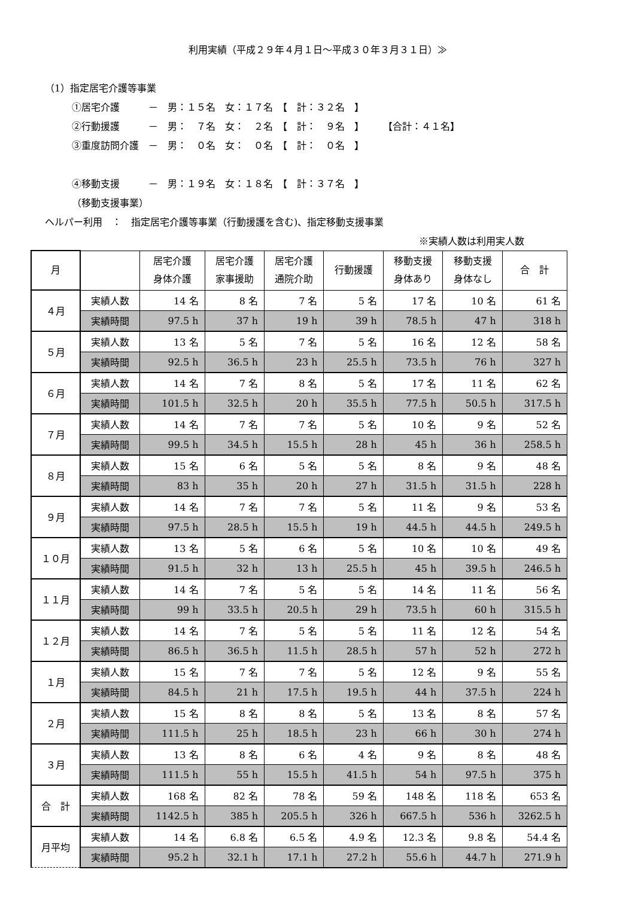利用実績（平成２９年４月１日～平成３０年３月３１日）≫
（1）指定居宅介護等事業
①居宅介護　　　－　男：１５名　女：１７名　【　計：３２名　】
②行動援護　　　－　男：　７名　女：　２名　【　計：　９名　】　　　【合計：４１名】
③重度訪問介護　－　男：　０名　女：　０名　【　計：　０名　】
④移動支援　　　－　男：１９名　女：１８名　【　計：３７名　】
（移動支援事業）
ヘルパー利用　：　指定居宅介護等事業（行動援護を含む)、指定移動支援事業
※実績人数は利用実人数
| 月 | | 居宅介護 身体介護 | 居宅介護 家事援助 | 居宅介護 通院介助 | 行動援護 | 移動支援 身体あり | 移動支援 身体なし | 合 計 |
| --- | --- | --- | --- | --- | --- | --- | --- | --- |
| ４月 | 実績人数 | 14 名 | 8 名 | 7 名 | 5 名 | 17 名 | 10 名 | 61 名 |
| | 実績時間 | 97.5 h | 37 h | 19 h | 39 h | 78.5 h | 47 h | 318 h |
| ５月 | 実績人数 | 13 名 | 5 名 | 7 名 | 5 名 | 16 名 | 12 名 | 58 名 |
| | 実績時間 | 92.5 h | 36.5 h | 23 h | 25.5 h | 73.5 h | 76 h | 327 h |
| ６月 | 実績人数 | 14 名 | 7 名 | 8 名 | 5 名 | 17 名 | 11 名 | 62 名 |
| | 実績時間 | 101.5 h | 32.5 h | 20 h | 35.5 h | 77.5 h | 50.5 h | 317.5 h |
| ７月 | 実績人数 | 14 名 | 7 名 | 7 名 | 5 名 | 10 名 | 9 名 | 52 名 |
| | 実績時間 | 99.5 h | 34.5 h | 15.5 h | 28 h | 45 h | 36 h | 258.5 h |
| ８月 | 実績人数 | 15 名 | 6 名 | 5 名 | 5 名 | 8 名 | 9 名 | 48 名 |
| | 実績時間 | 83 h | 35 h | 20 h | 27 h | 31.5 h | 31.5 h | 228 h |
| ９月 | 実績人数 | 14 名 | 7 名 | 7 名 | 5 名 | 11 名 | 9 名 | 53 名 |
| | 実績時間 | 97.5 h | 28.5 h | 15.5 h | 19 h | 44.5 h | 44.5 h | 249.5 h |
| １０月 | 実績人数 | 13 名 | 5 名 | 6 名 | 5 名 | 10 名 | 10 名 | 49 名 |
| | 実績時間 | 91.5 h | 32 h | 13 h | 25.5 h | 45 h | 39.5 h | 246.5 h |
| １１月 | 実績人数 | 14 名 | 7 名 | 5 名 | 5 名 | 14 名 | 11 名 | 56 名 |
| | 実績時間 | 99 h | 33.5 h | 20.5 h | 29 h | 73.5 h | 60 h | 315.5 h |
| １２月 | 実績人数 | 14 名 | 7 名 | 5 名 | 5 名 | 11 名 | 12 名 | 54 名 |
| | 実績時間 | 86.5 h | 36.5 h | 11.5 h | 28.5 h | 57 h | 52 h | 272 h |
| １月 | 実績人数 | 15 名 | 7 名 | 7 名 | 5 名 | 12 名 | 9 名 | 55 名 |
| | 実績時間 | 84.5 h | 21 h | 17.5 h | 19.5 h | 44 h | 37.5 h | 224 h |
| ２月 | 実績人数 | 15 名 | 8 名 | 8 名 | 5 名 | 13 名 | 8 名 | 57 名 |
| | 実績時間 | 111.5 h | 25 h | 18.5 h | 23 h | 66 h | 30 h | 274 h |
| ３月 | 実績人数 | 13 名 | 8 名 | 6 名 | 4 名 | 9 名 | 8 名 | 48 名 |
| | 実績時間 | 111.5 h | 55 h | 15.5 h | 41.5 h | 54 h | 97.5 h | 375 h |
| 合 計 | 実績人数 | 168 名 | 82 名 | 78 名 | 59 名 | 148 名 | 118 名 | 653 名 |
| | 実績時間 | 1142.5 h | 385 h | 205.5 h | 326 h | 667.5 h | 536 h | 3262.5 h |
| 月平均 | 実績人数 | 14 名 | 6.8 名 | 6.5 名 | 4.9 名 | 12.3 名 | 9.8 名 | 54.4 名 |
| | 実績時間 | 95.2 h | 32.1 h | 17.1 h | 27.2 h | 55.6 h | 44.7 h | 271.9 h |